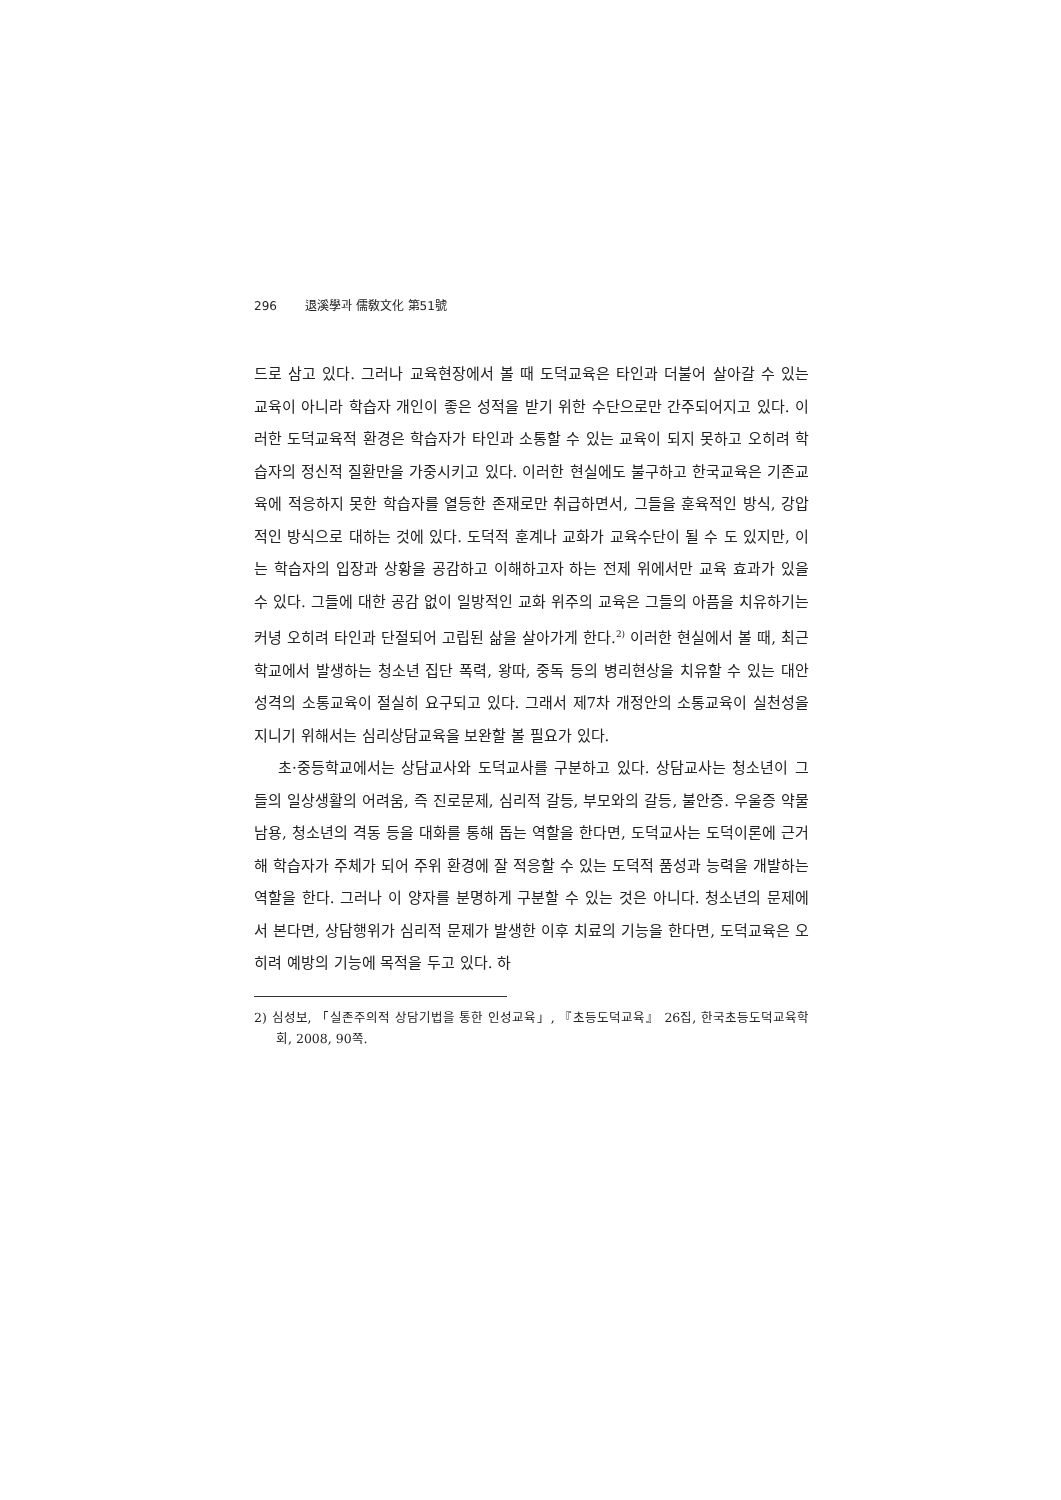296 退溪學과 儒敎文化 第51號
드로 삼고 있다. 그러나 교육현장에서 볼 때 도덕교육은 타인과 더불어 살아갈 수 있는 교육이 아니라 학습자 개인이 좋은 성적을 받기 위한 수단으로만 간주되어지고 있다. 이러한 도덕교육적 환경은 학습자가 타인과 소통할 수 있는 교육이 되지 못하고 오히려 학습자의 정신적 질환만을 가중시키고 있다. 이러한 현실에도 불구하고 한국교육은 기존교육에 적응하지 못한 학습자를 열등한 존재로만 취급하면서, 그들을 훈육적인 방식, 강압적인 방식으로 대하는 것에 있다. 도덕적 훈계나 교화가 교육수단이 될 수 도 있지만, 이는 학습자의 입장과 상황을 공감하고 이해하고자 하는 전제 위에서만 교육 효과가 있을 수 있다. 그들에 대한 공감 없이 일방적인 교화 위주의 교육은 그들의 아픔을 치유하기는커녕 오히려 타인과 단절되어 고립된 삶을 살아가게 한다.<sup>2)</sup> 이러한 현실에서 볼 때, 최근 학교에서 발생하는 청소년 집단 폭력, 왕따, 중독 등의 병리현상을 치유할 수 있는 대안성격의 소통교육이 절실히 요구되고 있다. 그래서 제7차 개정안의 소통교육이 실천성을 지니기 위해서는 심리상담교육을 보완할 볼 필요가 있다.
초·중등학교에서는 상담교사와 도덕교사를 구분하고 있다. 상담교사는 청소년이 그들의 일상생활의 어려움, 즉 진로문제, 심리적 갈등, 부모와의 갈등, 불안증. 우울증 약물남용, 청소년의 격동 등을 대화를 통해 돕는 역할을 한다면, 도덕교사는 도덕이론에 근거해 학습자가 주체가 되어 주위 환경에 잘 적응할 수 있는 도덕적 품성과 능력을 개발하는 역할을 한다. 그러나 이 양자를 분명하게 구분할 수 있는 것은 아니다. 청소년의 문제에서 본다면, 상담행위가 심리적 문제가 발생한 이후 치료의 기능을 한다면, 도덕교육은 오히려 예방의 기능에 목적을 두고 있다. 하
2) 심성보, 「실존주의적 상담기법을 통한 인성교육」, 『초등도덕교육』 26집, 한국초등도덕교육학회, 2008, 90쪽.